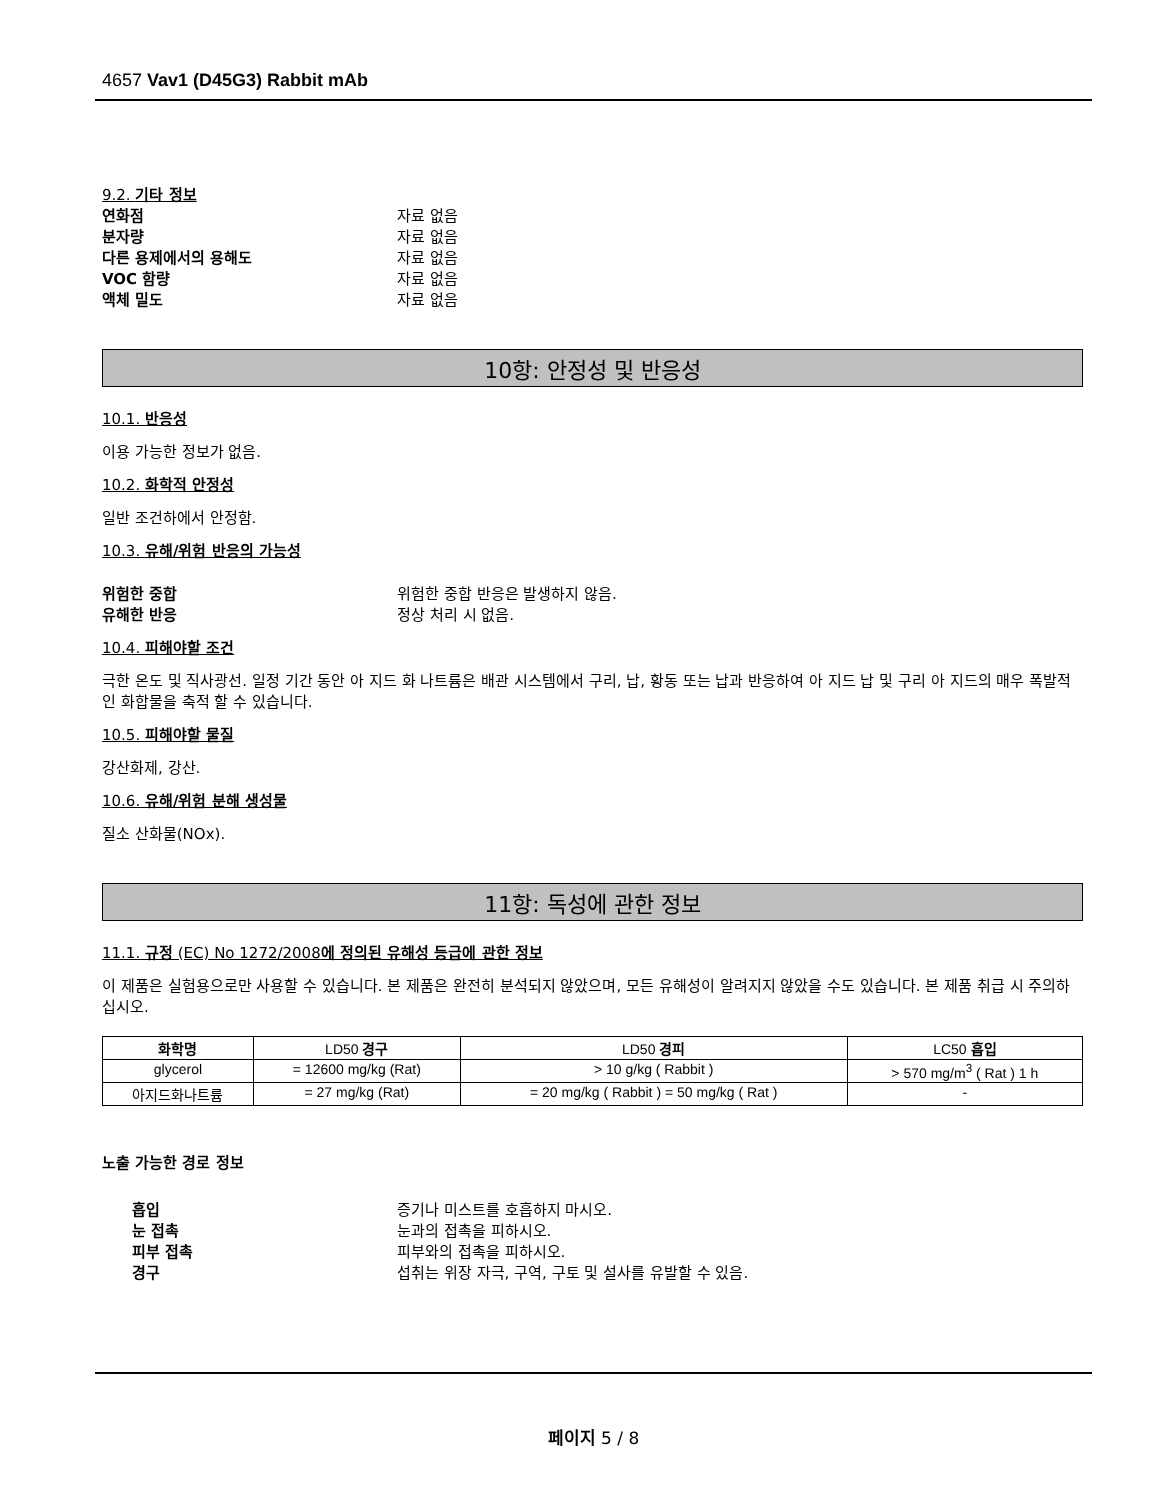4657 Vav1 (D45G3) Rabbit mAb
9.2. 기타 정보
연화점 자료 없음
분자량 자료 없음
다른 용제에서의 용해도 자료 없음
VOC 함량 자료 없음
액체 밀도 자료 없음
10항: 안정성 및 반응성
10.1. 반응성
이용 가능한 정보가 없음.
10.2. 화학적 안정성
일반 조건하에서 안정함.
10.3. 유해/위험 반응의 가능성
위험한 중합 위험한 중합 반응은 발생하지 않음.
유해한 반응 정상 처리 시 없음.
10.4. 피해야할 조건
극한 온도 및 직사광선. 일정 기간 동안 아 지드 화 나트륨은 배관 시스템에서 구리, 납, 황동 또는 납과 반응하여 아 지드 납 및 구리 아 지드의 매우 폭발적인 화합물을 축적 할 수 있습니다.
10.5. 피해야할 물질
강산화제, 강산.
10.6. 유해/위험 분해 생성물
질소 산화물(NOx).
11항: 독성에 관한 정보
11.1. 규정 (EC) No 1272/2008에 정의된 유해성 등급에 관한 정보
이 제품은 실험용으로만 사용할 수 있습니다. 본 제품은 완전히 분석되지 않았으며, 모든 유해성이 알려지지 않았을 수도 있습니다. 본 제품 취급 시 주의하십시오.
| 화학명 | LD50 경구 | LD50 경피 | LC50 흡입 |
| --- | --- | --- | --- |
| glycerol | = 12600 mg/kg (Rat) | > 10 g/kg ( Rabbit ) | > 570 mg/m<sup>3</sup> ( Rat ) 1 h |
| 아지드화나트륨 | = 27 mg/kg (Rat) | = 20 mg/kg ( Rabbit ) = 50 mg/kg ( Rat ) | - |
노출 가능한 경로 정보
흡입 증기나 미스트를 호흡하지 마시오.
눈 접촉 눈과의 접촉을 피하시오.
피부 접촉 피부와의 접촉을 피하시오.
경구 섭취는 위장 자극, 구역, 구토 및 설사를 유발할 수 있음.
페이지 5 / 8